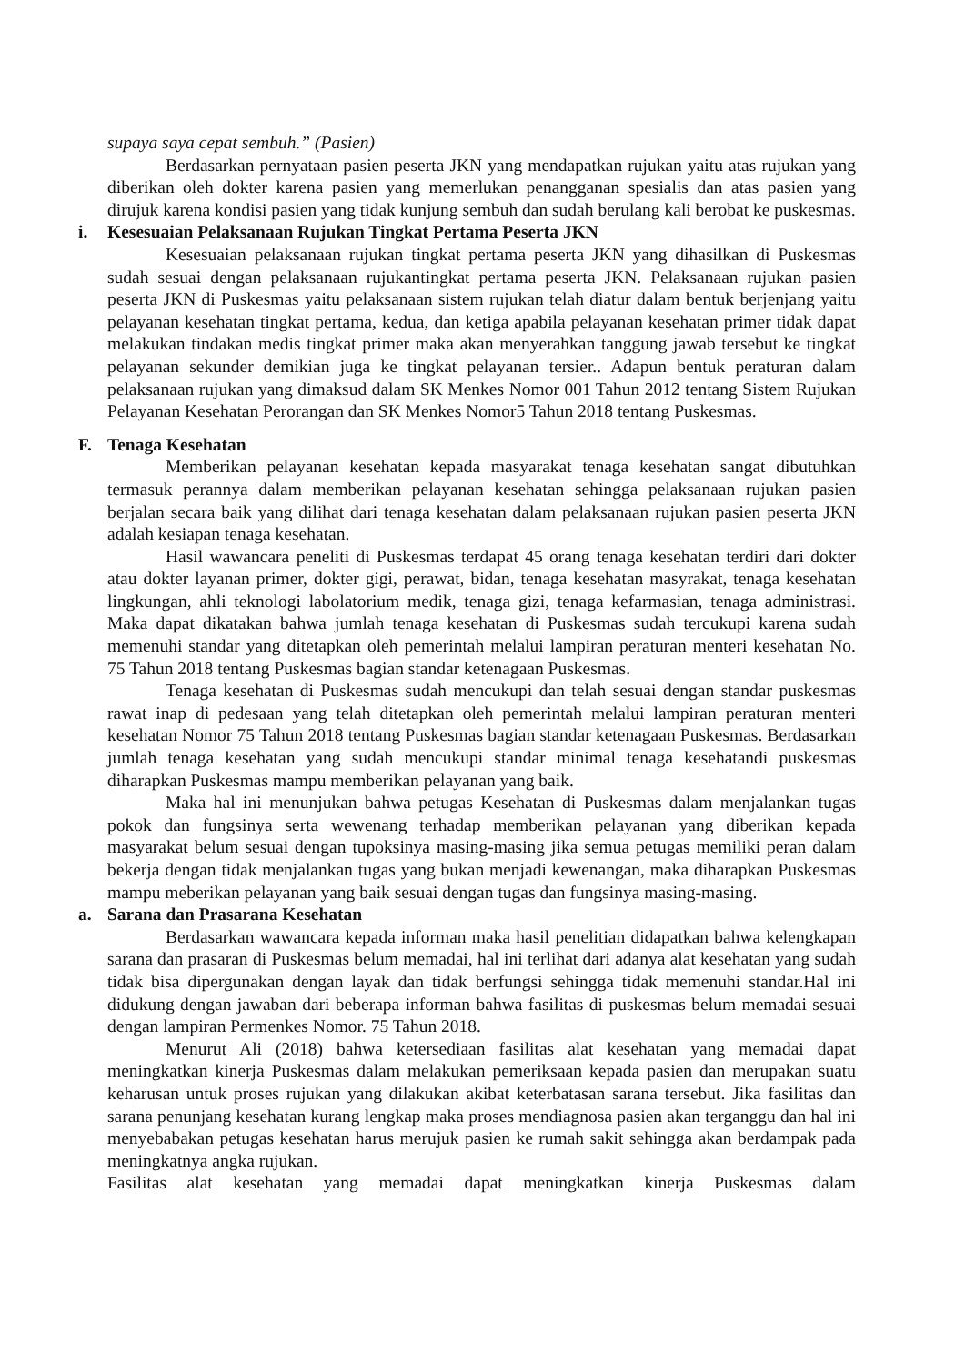supaya saya cepat sembuh.” (Pasien)
Berdasarkan pernyataan pasien peserta JKN yang mendapatkan rujukan yaitu atas rujukan yang diberikan oleh dokter karena pasien yang memerlukan penangganan spesialis dan atas pasien yang dirujuk karena kondisi pasien yang tidak kunjung sembuh dan sudah berulang kali berobat ke puskesmas.
i. Kesesuaian Pelaksanaan Rujukan Tingkat Pertama Peserta JKN
Kesesuaian pelaksanaan rujukan tingkat pertama peserta JKN yang dihasilkan di Puskesmas sudah sesuai dengan pelaksanaan rujukantingkat pertama peserta JKN. Pelaksanaan rujukan pasien peserta JKN di Puskesmas yaitu pelaksanaan sistem rujukan telah diatur dalam bentuk berjenjang yaitu pelayanan kesehatan tingkat pertama, kedua, dan ketiga apabila pelayanan kesehatan primer tidak dapat melakukan tindakan medis tingkat primer maka akan menyerahkan tanggung jawab tersebut ke tingkat pelayanan sekunder demikian juga ke tingkat pelayanan tersier.. Adapun bentuk peraturan dalam pelaksanaan rujukan yang dimaksud dalam SK Menkes Nomor 001 Tahun 2012 tentang Sistem Rujukan Pelayanan Kesehatan Perorangan dan SK Menkes Nomor5 Tahun 2018 tentang Puskesmas.
F. Tenaga Kesehatan
Memberikan pelayanan kesehatan kepada masyarakat tenaga kesehatan sangat dibutuhkan termasuk perannya dalam memberikan pelayanan kesehatan sehingga pelaksanaan rujukan pasien berjalan secara baik yang dilihat dari tenaga kesehatan dalam pelaksanaan rujukan pasien peserta JKN adalah kesiapan tenaga kesehatan.
Hasil wawancara peneliti di Puskesmas terdapat 45 orang tenaga kesehatan terdiri dari dokter atau dokter layanan primer, dokter gigi, perawat, bidan, tenaga kesehatan masyrakat, tenaga kesehatan lingkungan, ahli teknologi labolatorium medik, tenaga gizi, tenaga kefarmasian, tenaga administrasi. Maka dapat dikatakan bahwa jumlah tenaga kesehatan di Puskesmas sudah tercukupi karena sudah memenuhi standar yang ditetapkan oleh pemerintah melalui lampiran peraturan menteri kesehatan No. 75 Tahun 2018 tentang Puskesmas bagian standar ketenagaan Puskesmas.
Tenaga kesehatan di Puskesmas sudah mencukupi dan telah sesuai dengan standar puskesmas rawat inap di pedesaan yang telah ditetapkan oleh pemerintah melalui lampiran peraturan menteri kesehatan Nomor 75 Tahun 2018 tentang Puskesmas bagian standar ketenagaan Puskesmas. Berdasarkan jumlah tenaga kesehatan yang sudah mencukupi standar minimal tenaga kesehatandi puskesmas diharapkan Puskesmas mampu memberikan pelayanan yang baik.
Maka hal ini menunjukan bahwa petugas Kesehatan di Puskesmas dalam menjalankan tugas pokok dan fungsinya serta wewenang terhadap memberikan pelayanan yang diberikan kepada masyarakat belum sesuai dengan tupoksinya masing-masing jika semua petugas memiliki peran dalam bekerja dengan tidak menjalankan tugas yang bukan menjadi kewenangan, maka diharapkan Puskesmas mampu meberikan pelayanan yang baik sesuai dengan tugas dan fungsinya masing-masing.
a. Sarana dan Prasarana Kesehatan
Berdasarkan wawancara kepada informan maka hasil penelitian didapatkan bahwa kelengkapan sarana dan prasaran di Puskesmas belum memadai, hal ini terlihat dari adanya alat kesehatan yang sudah tidak bisa dipergunakan dengan layak dan tidak berfungsi sehingga tidak memenuhi standar.Hal ini didukung dengan jawaban dari beberapa informan bahwa fasilitas di puskesmas belum memadai sesuai dengan lampiran Permenkes Nomor. 75 Tahun 2018.
Menurut Ali (2018) bahwa ketersediaan fasilitas alat kesehatan yang memadai dapat meningkatkan kinerja Puskesmas dalam melakukan pemeriksaan kepada pasien dan merupakan suatu keharusan untuk proses rujukan yang dilakukan akibat keterbatasan sarana tersebut. Jika fasilitas dan sarana penunjang kesehatan kurang lengkap maka proses mendiagnosa pasien akan terganggu dan hal ini menyebabakan petugas kesehatan harus merujuk pasien ke rumah sakit sehingga akan berdampak pada meningkatnya angka rujukan.
Fasilitas alat kesehatan yang memadai dapat meningkatkan kinerja Puskesmas dalam